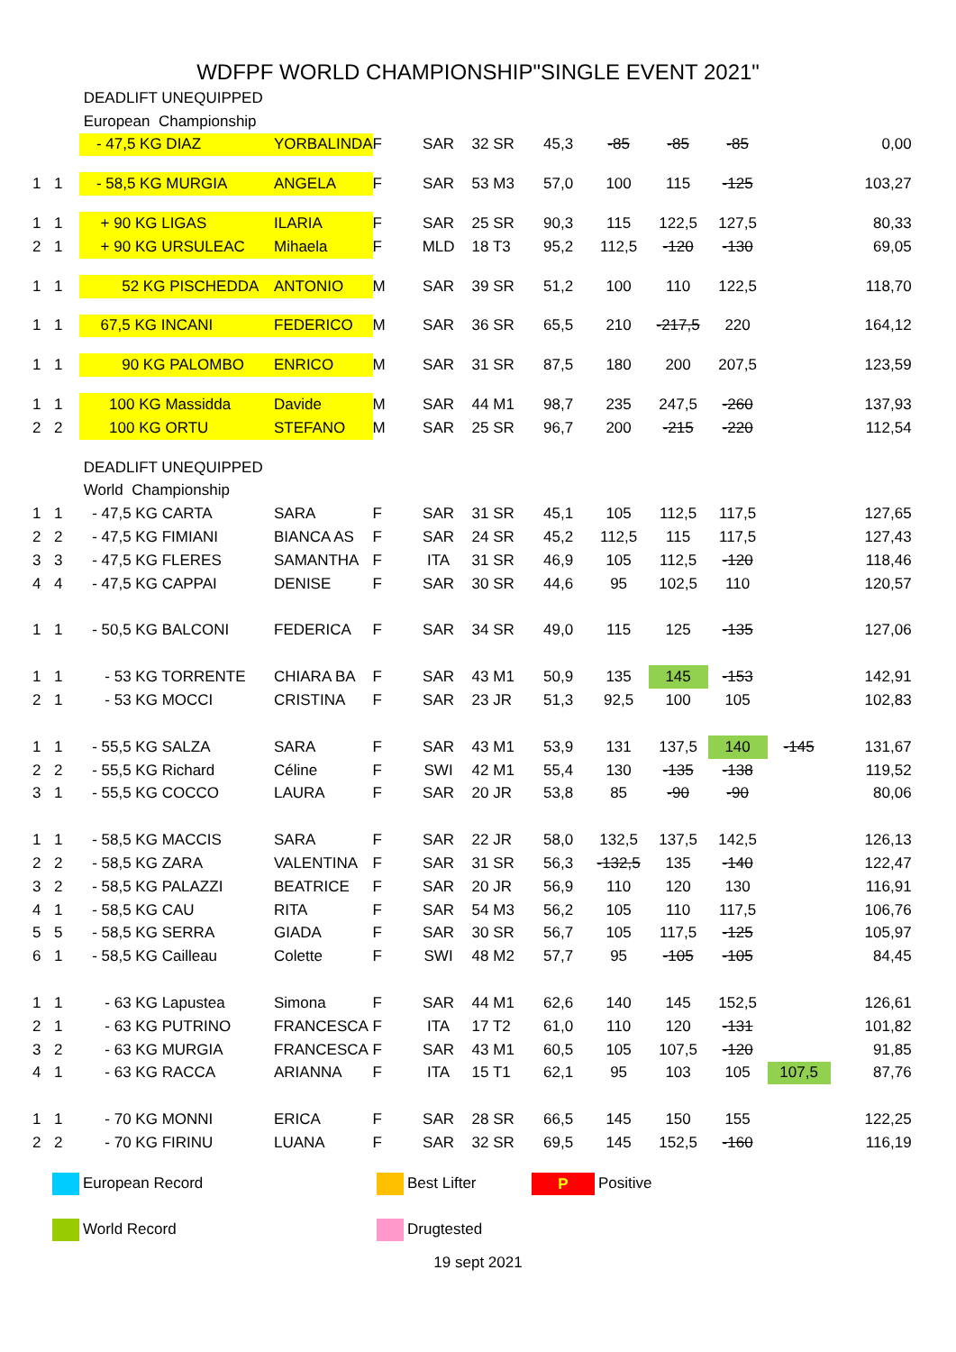WDFPF WORLD CHAMPIONSHIP"SINGLE EVENT 2021"
| | | DEADLIFT UNEQUIPPED | | | | | | | | | | |
| | | European Championship | | | | | | | | | | |
| | | - 47,5 KG DIAZ | YORBALINDA | F | SAR | 32 SR | 45,3 | -85 | -85 | -85 | | 0,00 |
| 1 | 1 | - 58,5 KG MURGIA | ANGELA | F | SAR | 53 M3 | 57,0 | 100 | 115 | -125 | | 103,27 |
| 1 | 1 | + 90 KG LIGAS | ILARIA | F | SAR | 25 SR | 90,3 | 115 | 122,5 | 127,5 | | 80,33 |
| 2 | 1 | + 90 KG URSULEAC | Mihaela | F | MLD | 18 T3 | 95,2 | 112,5 | -120 | -130 | | 69,05 |
| 1 | 1 | 52 KG PISCHEDDA | ANTONIO | M | SAR | 39 SR | 51,2 | 100 | 110 | 122,5 | | 118,70 |
| 1 | 1 | 67,5 KG INCANI | FEDERICO | M | SAR | 36 SR | 65,5 | 210 | -217,5 | 220 | | 164,12 |
| 1 | 1 | 90 KG PALOMBO | ENRICO | M | SAR | 31 SR | 87,5 | 180 | 200 | 207,5 | | 123,59 |
| 1 | 1 | 100 KG Massidda | Davide | M | SAR | 44 M1 | 98,7 | 235 | 247,5 | -260 | | 137,93 |
| 2 | 2 | 100 KG ORTU | STEFANO | M | SAR | 25 SR | 96,7 | 200 | -215 | -220 | | 112,54 |
| | | DEADLIFT UNEQUIPPED | | | | | | | | | | |
| | | World Championship | | | | | | | | | | |
| 1 | 1 | - 47,5 KG CARTA | SARA | F | SAR | 31 SR | 45,1 | 105 | 112,5 | 117,5 | | 127,65 |
| 2 | 2 | - 47,5 KG FIMIANI | BIANCA AS | F | SAR | 24 SR | 45,2 | 112,5 | 115 | 117,5 | | 127,43 |
| 3 | 3 | - 47,5 KG FLERES | SAMANTHA | F | ITA | 31 SR | 46,9 | 105 | 112,5 | -120 | | 118,46 |
| 4 | 4 | - 47,5 KG CAPPAI | DENISE | F | SAR | 30 SR | 44,6 | 95 | 102,5 | 110 | | 120,57 |
| 1 | 1 | - 50,5 KG BALCONI | FEDERICA | F | SAR | 34 SR | 49,0 | 115 | 125 | -135 | | 127,06 |
| 1 | 1 | - 53 KG TORRENTE | CHIARA BA | F | SAR | 43 M1 | 50,9 | 135 | 145 | -153 | | 142,91 |
| 2 | 1 | - 53 KG MOCCI | CRISTINA | F | SAR | 23 JR | 51,3 | 92,5 | 100 | 105 | | 102,83 |
| 1 | 1 | - 55,5 KG SALZA | SARA | F | SAR | 43 M1 | 53,9 | 131 | 137,5 | 140 | -145 | 131,67 |
| 2 | 2 | - 55,5 KG Richard | Céline | F | SWI | 42 M1 | 55,4 | 130 | -135 | -138 | | 119,52 |
| 3 | 1 | - 55,5 KG COCCO | LAURA | F | SAR | 20 JR | 53,8 | 85 | -90 | -90 | | 80,06 |
| 1 | 1 | - 58,5 KG MACCIS | SARA | F | SAR | 22 JR | 58,0 | 132,5 | 137,5 | 142,5 | | 126,13 |
| 2 | 2 | - 58,5 KG ZARA | VALENTINA | F | SAR | 31 SR | 56,3 | -132,5 | 135 | -140 | | 122,47 |
| 3 | 2 | - 58,5 KG PALAZZI | BEATRICE | F | SAR | 20 JR | 56,9 | 110 | 120 | 130 | | 116,91 |
| 4 | 1 | - 58,5 KG CAU | RITA | F | SAR | 54 M3 | 56,2 | 105 | 110 | 117,5 | | 106,76 |
| 5 | 5 | - 58,5 KG SERRA | GIADA | F | SAR | 30 SR | 56,7 | 105 | 117,5 | -125 | | 105,97 |
| 6 | 1 | - 58,5 KG Cailleau | Colette | F | SWI | 48 M2 | 57,7 | 95 | -105 | -105 | | 84,45 |
| 1 | 1 | - 63 KG Lapustea | Simona | F | SAR | 44 M1 | 62,6 | 140 | 145 | 152,5 | | 126,61 |
| 2 | 1 | - 63 KG PUTRINO | FRANCESCA | F | ITA | 17 T2 | 61,0 | 110 | 120 | -131 | | 101,82 |
| 3 | 2 | - 63 KG MURGIA | FRANCESCA | F | SAR | 43 M1 | 60,5 | 105 | 107,5 | -120 | | 91,85 |
| 4 | 1 | - 63 KG RACCA | ARIANNA | F | ITA | 15 T1 | 62,1 | 95 | 103 | 105 | 107,5 | 87,76 |
| 1 | 1 | - 70 KG MONNI | ERICA | F | SAR | 28 SR | 66,5 | 145 | 150 | 155 | | 122,25 |
| 2 | 2 | - 70 KG FIRINU | LUANA | F | SAR | 32 SR | 69,5 | 145 | 152,5 | -160 | | 116,19 |
European Record
Best Lifter
P Positive
World Record
Drugtested
19 sept 2021